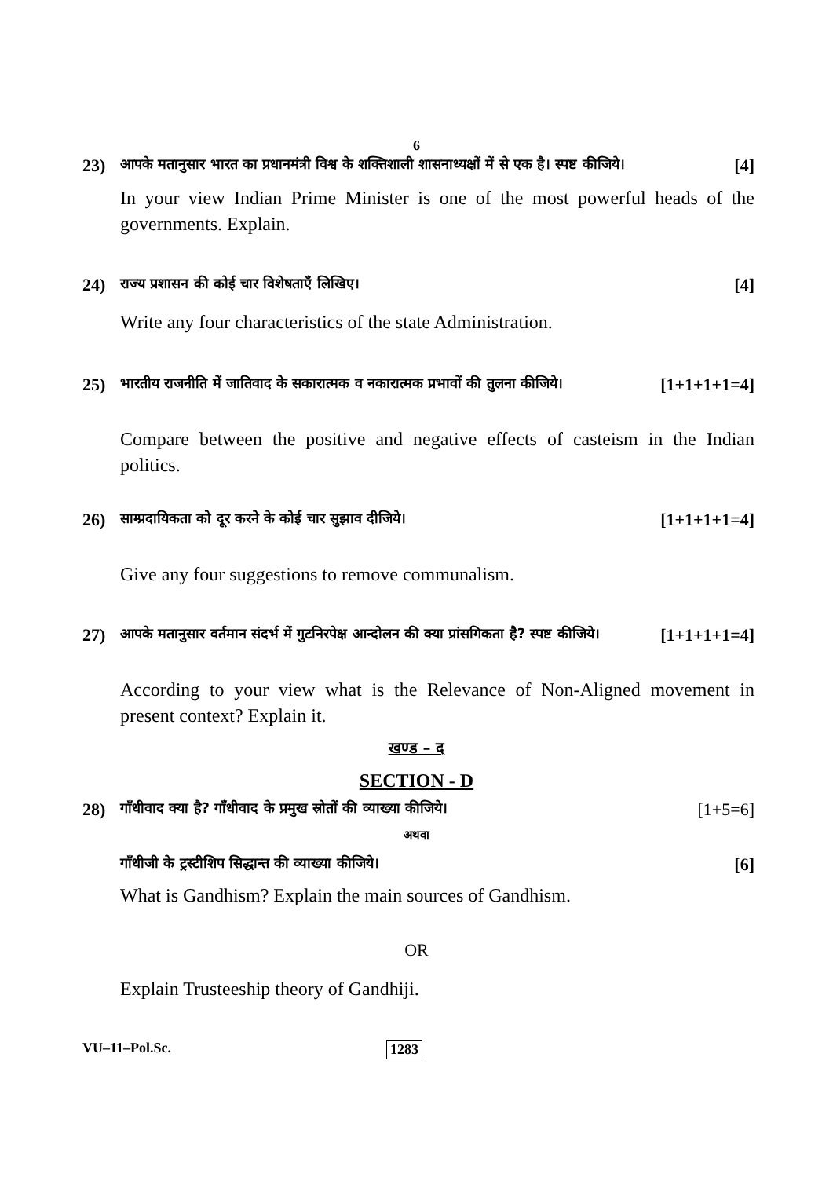6
23) आपके मतानुसार भारत का प्रधानमंत्री विश्व के शक्तिशाली शासनाध्यक्षों में से एक है। स्पष्ट कीजिये। [4]
In your view Indian Prime Minister is one of the most powerful heads of the governments. Explain.
24) राज्य प्रशासन की कोई चार विशेषताएँ लिखिए। [4]
Write any four characteristics of the state Administration.
25) भारतीय राजनीति में जातिवाद के सकारात्मक व नकारात्मक प्रभावों की तुलना कीजिये। [1+1+1+1=4]
Compare between the positive and negative effects of casteism in the Indian politics.
26) साम्प्रदायिकता को दूर करने के कोई चार सुझाव दीजिये। [1+1+1+1=4]
Give any four suggestions to remove communalism.
27) आपके मतानुसार वर्तमान संदर्भ में गुटनिरपेक्ष आन्दोलन की क्या प्रांसगिकता है? स्पष्ट कीजिये। [1+1+1+1=4]
According to your view what is the Relevance of Non-Aligned movement in present context? Explain it.
खण्ड – द
SECTION - D
28) गाँधीवाद क्या है? गाँधीवाद के प्रमुख स्रोतों की व्याख्या कीजिये। [1+5=6]
अथवा
गाँधीजी के ट्रस्टीशिप सिद्धान्त की व्याख्या कीजिये। [6]
What is Gandhism? Explain the main sources of Gandhism.
OR
Explain Trusteeship theory of Gandhiji.
VU–11–Pol.Sc. 1283